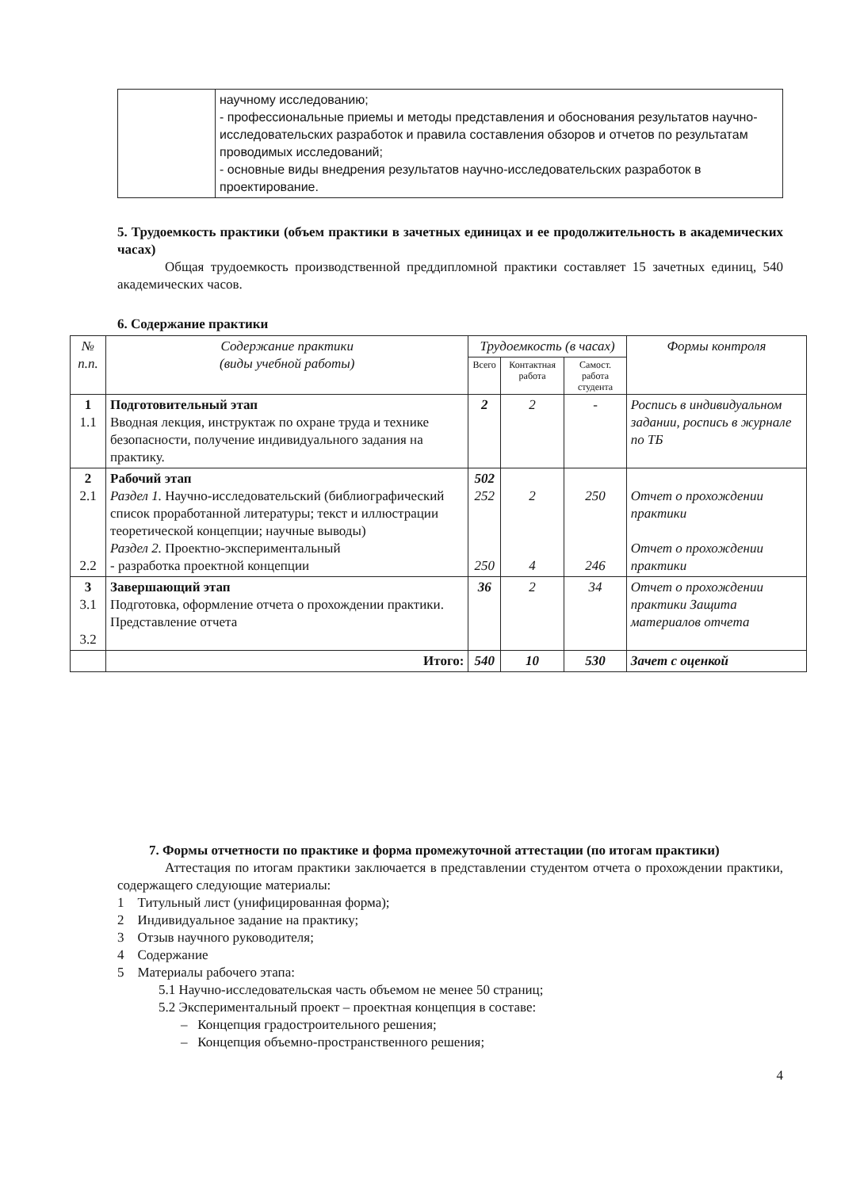| | научному исследованию; - профессиональные приемы и методы представления и обоснования результатов научно-исследовательских разработок и правила составления обзоров и отчетов по результатам проводимых исследований; - основные виды внедрения результатов научно-исследовательских разработок в проектирование. |
5. Трудоемкость практики (объем практики в зачетных единицах и ее продолжительность в академических часах)
Общая трудоемкость производственной преддипломной практики составляет 15 зачетных единиц, 540 академических часов.
6. Содержание практики
| № п.п. | Содержание практики (виды учебной работы) | Трудоемкость (в часах) | | | Формы контроля |
| --- | --- | --- | --- | --- | --- |
| | | Всего | Контактная работа | Самост. работа студента | |
| 1 1.1 | Подготовительный этап Вводная лекция, инструктаж по охране труда и технике безопасности, получение индивидуального задания на практику. | 2 | 2 | - | Роспись в индивидуальном задании, роспись в журнале по ТБ |
| 2 2.1 2.2 | Рабочий этап Раздел 1. Научно-исследовательский (библиографический список проработанной литературы; текст и иллюстрации теоретической концепции; научные выводы) Раздел 2. Проектно-экспериментальный - разработка проектной концепции | 502 252 250 | 2 4 | 250 246 | Отчет о прохождении практики Отчет о прохождении практики |
| 3 3.1 3.2 | Завершающий этап Подготовка, оформление отчета о прохождении практики. Представление отчета | 36 | 2 | 34 | Отчет о прохождении практики Защита материалов отчета |
| | Итого: | 540 | 10 | 530 | Зачет с оценкой |
7. Формы отчетности по практике и форма промежуточной аттестации (по итогам практики)
Аттестация по итогам практики заключается в представлении студентом отчета о прохождении практики, содержащего следующие материалы:
1 Титульный лист (унифицированная форма);
2 Индивидуальное задание на практику;
3 Отзыв научного руководителя;
4 Содержание
5 Материалы рабочего этапа:
5.1 Научно-исследовательская часть объемом не менее 50 страниц;
5.2 Экспериментальный проект – проектная концепция в составе:
– Концепция градостроительного решения;
– Концепция объемно-пространственного решения;
4